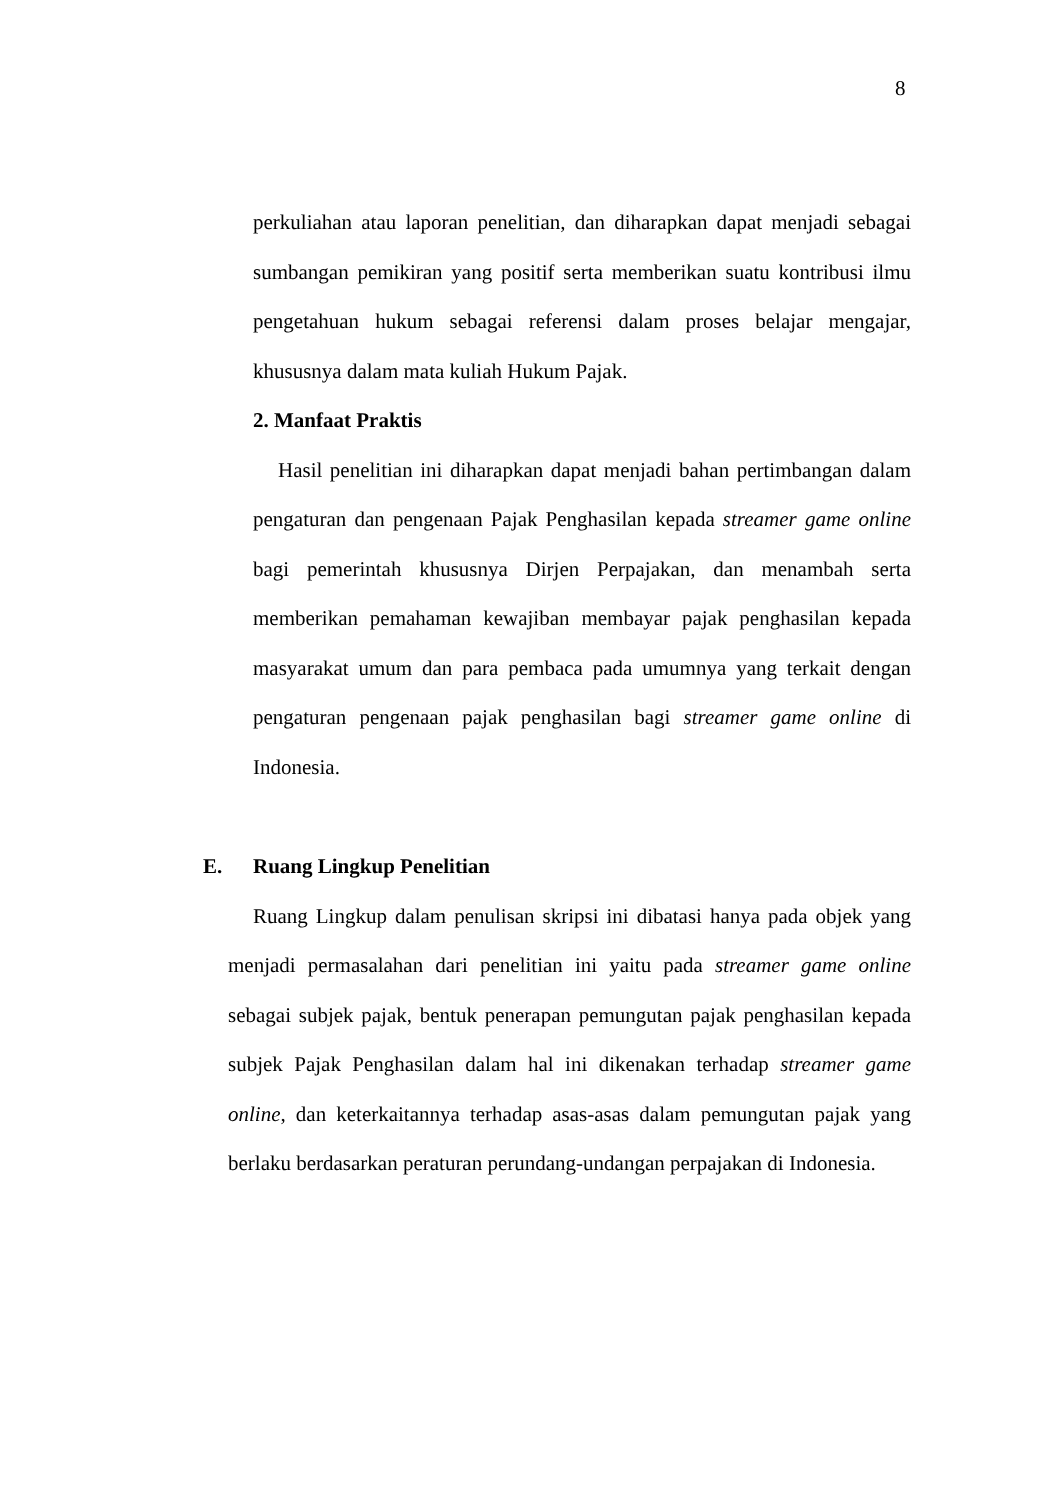8
perkuliahan atau laporan penelitian, dan diharapkan dapat menjadi sebagai sumbangan pemikiran yang positif serta memberikan suatu kontribusi ilmu pengetahuan hukum sebagai referensi dalam proses belajar mengajar, khususnya dalam mata kuliah Hukum Pajak.
2. Manfaat Praktis
Hasil penelitian ini diharapkan dapat menjadi bahan pertimbangan dalam pengaturan dan pengenaan Pajak Penghasilan kepada streamer game online bagi pemerintah khususnya Dirjen Perpajakan, dan menambah serta memberikan pemahaman kewajiban membayar pajak penghasilan kepada masyarakat umum dan para pembaca pada umumnya yang terkait dengan pengaturan pengenaan pajak penghasilan bagi streamer game online di Indonesia.
E. Ruang Lingkup Penelitian
Ruang Lingkup dalam penulisan skripsi ini dibatasi hanya pada objek yang menjadi permasalahan dari penelitian ini yaitu pada streamer game online sebagai subjek pajak, bentuk penerapan pemungutan pajak penghasilan kepada subjek Pajak Penghasilan dalam hal ini dikenakan terhadap streamer game online, dan keterkaitannya terhadap asas-asas dalam pemungutan pajak yang berlaku berdasarkan peraturan perundang-undangan perpajakan di Indonesia.